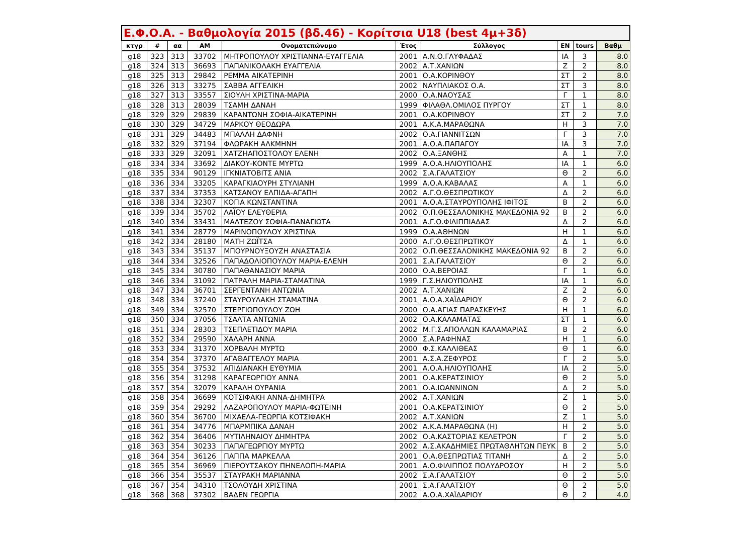| Ε.Φ.Ο.Α. - Βαθμολογία 2015 (βδ.46) - Κορίτσια U18 (best 4μ+3δ) | | | | | | | | | |
| --- | --- | --- | --- | --- | --- | --- | --- | --- | --- |
| κτγρ | # | αα | ΑΜ | Ονοματεπώνυμο | Έτος | Σύλλογος | ΕΝ | tours | Βαθμ |
| g18 | 323 | 313 | 33702 | ΜΗΤΡΟΠΟΥΛΟΥ ΧΡΙΣΤΙΑΝΝΑ-ΕΥΑΓΓΕΛΙΑ | 2001 | Α.Ν.Ο.ΓΛΥΦΑΔΑΣ | ΙΑ | 3 | 8.0 |
| g18 | 324 | 313 | 36693 | ΠΑΠΑΝΙΚΟΛΑΚΗ ΕΥΑΓΓΕΛΙΑ | 2002 | Α.Τ.ΧΑΝΙΩΝ | Ζ | 2 | 8.0 |
| g18 | 325 | 313 | 29842 | ΡΕΜΜΑ ΑΙΚΑΤΕΡΙΝΗ | 2001 | Ο.Α.ΚΟΡΙΝΘΟΥ | ΣΤ | 2 | 8.0 |
| g18 | 326 | 313 | 33275 | ΣΑΒΒΑ ΑΓΓΕΛΙΚΗ | 2002 | ΝΑΥΠΛΙΑΚΟΣ Ο.Α. | ΣΤ | 3 | 8.0 |
| g18 | 327 | 313 | 33557 | ΣΙΟΥΛΗ ΧΡΙΣΤΙΝΑ-ΜΑΡΙΑ | 2000 | Ο.Α.ΝΑΟΥΣΑΣ | Γ | 1 | 8.0 |
| g18 | 328 | 313 | 28039 | ΤΣΑΜΗ ΔΑΝΑΗ | 1999 | ΦΙΛΑΘΛ.ΟΜΙΛΟΣ ΠΥΡΓΟΥ | ΣΤ | 1 | 8.0 |
| g18 | 329 | 329 | 29839 | ΚΑΡΑΝΤΩΝΗ ΣΟΦΙΑ-ΑΙΚΑΤΕΡΙΝΗ | 2001 | Ο.Α.ΚΟΡΙΝΘΟΥ | ΣΤ | 2 | 7.0 |
| g18 | 330 | 329 | 34729 | ΜΑΡΚΟΥ ΘΕΟΔΩΡΑ | 2001 | Α.Κ.Α.ΜΑΡΑΘΩΝΑ | Η | 3 | 7.0 |
| g18 | 331 | 329 | 34483 | ΜΠΑΛΛΗ ΔΑΦΝΗ | 2002 | Ο.Α.ΓΙΑΝΝΙΤΣΩΝ | Γ | 3 | 7.0 |
| g18 | 332 | 329 | 37194 | ΦΛΩΡΑΚΗ ΑΛΚΜΗΝΗ | 2001 | Α.Ο.Α.ΠΑΠΑΓΟΥ | ΙΑ | 3 | 7.0 |
| g18 | 333 | 329 | 32091 | ΧΑΤΖΗΑΠΟΣΤΟΛΟΥ ΕΛΕΝΗ | 2002 | Ο.Α.ΞΑΝΘΗΣ | Α | 1 | 7.0 |
| g18 | 334 | 334 | 33692 | ΔΙΑΚΟΥ-ΚΟΝΤΕ ΜΥΡΤΩ | 1999 | Α.Ο.Α.ΗΛΙΟΥΠΟΛΗΣ | ΙΑ | 1 | 6.0 |
| g18 | 335 | 334 | 90129 | ΙΓΚΝΙΑΤΟΒΙΤΣ ΑΝΙΑ | 2002 | Σ.Α.ΓΑΛΑΤΣΙΟΥ | Θ | 2 | 6.0 |
| g18 | 336 | 334 | 33205 | ΚΑΡΑΓΚΙΑΟΥΡΗ ΣΤΥΛΙΑΝΗ | 1999 | Α.Ο.Α.ΚΑΒΑΛΑΣ | Α | 1 | 6.0 |
| g18 | 337 | 334 | 37353 | ΚΑΤΣΑΝΟΥ ΕΛΠΙΔΑ-ΑΓΑΠΗ | 2002 | Α.Γ.Ο.ΘΕΣΠΡΩΤΙΚΟΥ | Δ | 2 | 6.0 |
| g18 | 338 | 334 | 32307 | ΚΟΓΙΑ ΚΩΝΣΤΑΝΤΙΝΑ | 2001 | Α.Ο.Α.ΣΤΑΥΡΟΥΠΟΛΗΣ ΙΦΙΤΟΣ | Β | 2 | 6.0 |
| g18 | 339 | 334 | 35702 | ΛΑΪΟΥ ΕΛΕΥΘΕΡΙΑ | 2002 | Ο.Π.ΘΕΣΣΑΛΟΝΙΚΗΣ ΜΑΚΕΔΟΝΙΑ 92 | Β | 2 | 6.0 |
| g18 | 340 | 334 | 33431 | ΜΑΛΤΕΖΟΥ ΣΟΦΙΑ-ΠΑΝΑΓΙΩΤΑ | 2001 | Α.Γ.Ο.ΦΙΛΙΠΠΙΑΔΑΣ | Δ | 2 | 6.0 |
| g18 | 341 | 334 | 28779 | ΜΑΡΙΝΟΠΟΥΛΟΥ ΧΡΙΣΤΙΝΑ | 1999 | Ο.Α.ΑΘΗΝΩΝ | Η | 1 | 6.0 |
| g18 | 342 | 334 | 28180 | ΜΑΤΗ ΖΩΪΤΣΑ | 2000 | Α.Γ.Ο.ΘΕΣΠΡΩΤΙΚΟΥ | Δ | 1 | 6.0 |
| g18 | 343 | 334 | 35137 | ΜΠΟΥΡΝΟΥΞΟΥΖΗ ΑΝΑΣΤΑΣΙΑ | 2002 | Ο.Π.ΘΕΣΣΑΛΟΝΙΚΗΣ ΜΑΚΕΔΟΝΙΑ 92 | Β | 2 | 6.0 |
| g18 | 344 | 334 | 32526 | ΠΑΠΑΔΟΛΙΟΠΟΥΛΟΥ ΜΑΡΙΑ-ΕΛΕΝΗ | 2001 | Σ.Α.ΓΑΛΑΤΣΙΟΥ | Θ | 2 | 6.0 |
| g18 | 345 | 334 | 30780 | ΠΑΠΑΘΑΝΑΣΙΟΥ ΜΑΡΙΑ | 2000 | Ο.Α.ΒΕΡΟΙΑΣ | Γ | 1 | 6.0 |
| g18 | 346 | 334 | 31092 | ΠΑΤΡΑΛΗ ΜΑΡΙΑ-ΣΤΑΜΑΤΙΝΑ | 1999 | Γ.Σ.ΗΛΙΟΥΠΟΛΗΣ | ΙΑ | 1 | 6.0 |
| g18 | 347 | 334 | 36701 | ΣΕΡΓΕΝΤΑΝΗ ΑΝΤΩΝΙΑ | 2002 | Α.Τ.ΧΑΝΙΩΝ | Ζ | 2 | 6.0 |
| g18 | 348 | 334 | 37240 | ΣΤΑΥΡΟΥΛΑΚΗ ΣΤΑΜΑΤΙΝΑ | 2001 | Α.Ο.Α.ΧΑΪΔΑΡΙΟΥ | Θ | 2 | 6.0 |
| g18 | 349 | 334 | 32570 | ΣΤΕΡΓΙΟΠΟΥΛΟΥ ΖΩΗ | 2000 | Ο.Α.ΑΓΙΑΣ ΠΑΡΑΣΚΕΥΗΣ | Η | 1 | 6.0 |
| g18 | 350 | 334 | 37056 | ΤΣΑΛΤΑ ΑΝΤΩΝΙΑ | 2002 | Ο.Α.ΚΑΛΑΜΑΤΑΣ | ΣΤ | 1 | 6.0 |
| g18 | 351 | 334 | 28303 | ΤΣΕΠΛΕΤΙΔΟΥ ΜΑΡΙΑ | 2002 | Μ.Γ.Σ.ΑΠΟΛΛΩΝ ΚΑΛΑΜΑΡΙΑΣ | Β | 2 | 6.0 |
| g18 | 352 | 334 | 29590 | ΧΑΛΑΡΗ ΑΝΝΑ | 2000 | Σ.Α.ΡΑΦΗΝΑΣ | Η | 1 | 6.0 |
| g18 | 353 | 334 | 31370 | ΧΟΡΒΑΛΗ ΜΥΡΤΩ | 2000 | Φ.Σ.ΚΑΛΛΙΘΕΑΣ | Θ | 1 | 6.0 |
| g18 | 354 | 354 | 37370 | ΑΓΑΘΑΓΓΕΛΟΥ ΜΑΡΙΑ | 2001 | Α.Σ.Α.ΖΕΦΥΡΟΣ | Γ | 2 | 5.0 |
| g18 | 355 | 354 | 37532 | ΑΠΙΔΙΑΝΑΚΗ ΕΥΘΥΜΙΑ | 2001 | Α.Ο.Α.ΗΛΙΟΥΠΟΛΗΣ | ΙΑ | 2 | 5.0 |
| g18 | 356 | 354 | 31298 | ΚΑΡΑΓΕΩΡΓΙΟΥ ΑΝΝΑ | 2001 | Ο.Α.ΚΕΡΑΤΣΙΝΙΟΥ | Θ | 2 | 5.0 |
| g18 | 357 | 354 | 32079 | ΚΑΡΑΛΗ ΟΥΡΑΝΙΑ | 2001 | Ο.Α.ΙΩΑΝΝΙΝΩΝ | Δ | 2 | 5.0 |
| g18 | 358 | 354 | 36699 | ΚΟΤΣΙΦΑΚΗ ΑΝΝΑ-ΔΗΜΗΤΡΑ | 2002 | Α.Τ.ΧΑΝΙΩΝ | Ζ | 1 | 5.0 |
| g18 | 359 | 354 | 29292 | ΛΑΖΑΡΟΠΟΥΛΟΥ ΜΑΡΙΑ-ΦΩΤΕΙΝΗ | 2001 | Ο.Α.ΚΕΡΑΤΣΙΝΙΟΥ | Θ | 2 | 5.0 |
| g18 | 360 | 354 | 36700 | ΜΙΧΑΕΛΑ-ΓΕΩΡΓΙΑ ΚΟΤΣΙΦΑΚΗ | 2002 | Α.Τ.ΧΑΝΙΩΝ | Ζ | 1 | 5.0 |
| g18 | 361 | 354 | 34776 | ΜΠΑΡΜΠΙΚΑ ΔΑΝΑΗ | 2002 | Α.Κ.Α.ΜΑΡΑΘΩΝΑ (Η) | Η | 2 | 5.0 |
| g18 | 362 | 354 | 36406 | ΜΥΤΙΛΗΝΑΙΟΥ ΔΗΜΗΤΡΑ | 2002 | Ο.Α.ΚΑΣΤΟΡΙΑΣ ΚΕΛΕΤΡΟΝ | Γ | 2 | 5.0 |
| g18 | 363 | 354 | 30233 | ΠΑΠΑΓΕΩΡΓΙΟΥ ΜΥΡΤΩ | 2002 | Α.Σ.ΑΚΑΔΗΜΙΕΣ ΠΡΩΤΑΘΛΗΤΩΝ ΠΕΥΚ | Β | 2 | 5.0 |
| g18 | 364 | 354 | 36126 | ΠΑΠΠΑ ΜΑΡΚΕΛΛΑ | 2001 | Ο.Α.ΘΕΣΠΡΩΤΙΑΣ ΤΙΤΑΝΗ | Δ | 2 | 5.0 |
| g18 | 365 | 354 | 36969 | ΠΙΕΡΟΥΤΣΑΚΟΥ ΠΗΝΕΛΟΠΗ-ΜΑΡΙΑ | 2001 | Α.Ο.ΦΙΛΙΠΠΟΣ ΠΟΛΥΔΡΟΣΟΥ | Η | 2 | 5.0 |
| g18 | 366 | 354 | 35537 | ΣΤΑΥΡΑΚΗ ΜΑΡΙΑΝΝΑ | 2002 | Σ.Α.ΓΑΛΑΤΣΙΟΥ | Θ | 2 | 5.0 |
| g18 | 367 | 354 | 34310 | ΤΣΟΛΟΥΔΗ ΧΡΙΣΤΙΝΑ | 2001 | Σ.Α.ΓΑΛΑΤΣΙΟΥ | Θ | 2 | 5.0 |
| g18 | 368 | 368 | 37302 | ΒΑΔΕΝ ΓΕΩΡΓΙΑ | 2002 | Α.Ο.Α.ΧΑΪΔΑΡΙΟΥ | Θ | 2 | 4.0 |